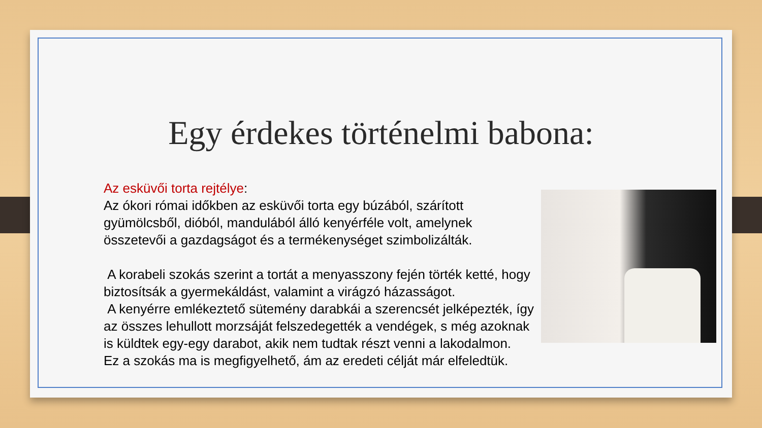Egy érdekes történelmi babona:
Az esküvői torta rejtélye:
Az ókori római időkben az esküvői torta egy búzából, szárított gyümölcsből, dióból, mandulából álló kenyérféle volt, amelynek összetevői a gazdagságot és a termékenységet szimbolizálták.
A korabeli szokás szerint a tortát a menyasszony fején törték ketté, hogy biztosítsák a gyermekáldást, valamint a virágzó házasságot.
A kenyérre emlékeztető sütemény darabkái a szerencsét jelképezték, így az összes lehullott morzsáját felszedegették a vendégek, s még azoknak is küldtek egy-egy darabot, akik nem tudtak részt venni a lakodalmon.
Ez a szokás ma is megfigyelhető, ám az eredeti célját már elfeledtük.